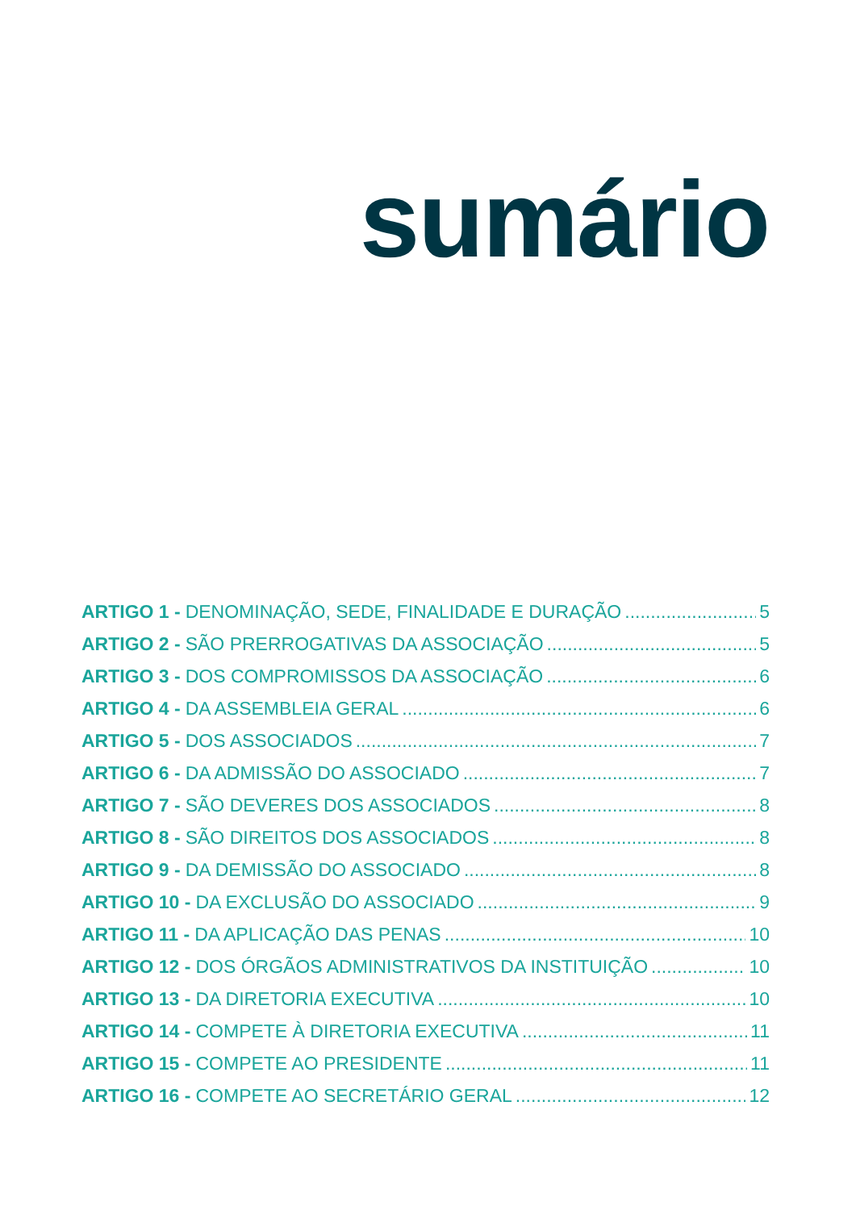sumário
ARTIGO 1 - DENOMINAÇÃO, SEDE, FINALIDADE E DURAÇÃO 5
ARTIGO 2 - SÃO PRERROGATIVAS DA ASSOCIAÇÃO 5
ARTIGO 3 - DOS COMPROMISSOS DA ASSOCIAÇÃO 6
ARTIGO 4 - DA ASSEMBLEIA GERAL 6
ARTIGO 5 - DOS ASSOCIADOS 7
ARTIGO 6 - DA ADMISSÃO DO ASSOCIADO 7
ARTIGO 7 - SÃO DEVERES DOS ASSOCIADOS 8
ARTIGO 8 - SÃO DIREITOS DOS ASSOCIADOS 8
ARTIGO 9 - DA DEMISSÃO DO ASSOCIADO 8
ARTIGO 10 - DA EXCLUSÃO DO ASSOCIADO 9
ARTIGO 11 - DA APLICAÇÃO DAS PENAS 10
ARTIGO 12 - DOS ÓRGÃOS ADMINISTRATIVOS DA INSTITUIÇÃO 10
ARTIGO 13 - DA DIRETORIA EXECUTIVA 10
ARTIGO 14 - COMPETE À DIRETORIA EXECUTIVA 11
ARTIGO 15 - COMPETE AO PRESIDENTE 11
ARTIGO 16 - COMPETE AO SECRETÁRIO GERAL 12